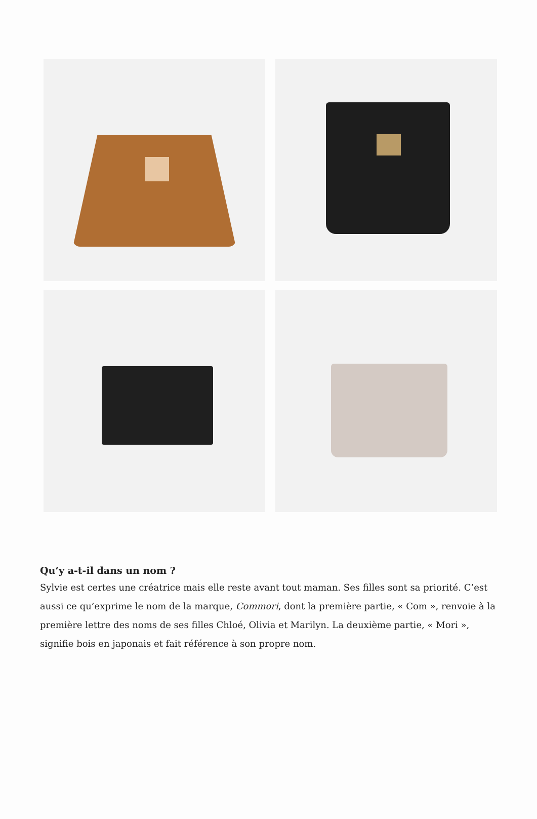Qu’y a-t-il dans un nom ?
Sylvie est certes une créatrice mais elle reste avant tout maman. Ses filles sont sa priorité. C’est aussi ce qu’exprime le nom de la marque, Commori, dont la première partie, « Com », renvoie à la première lettre des noms de ses filles Chloé, Olivia et Marilyn. La deuxième partie, « Mori », signifie bois en japonais et fait référence à son propre nom.